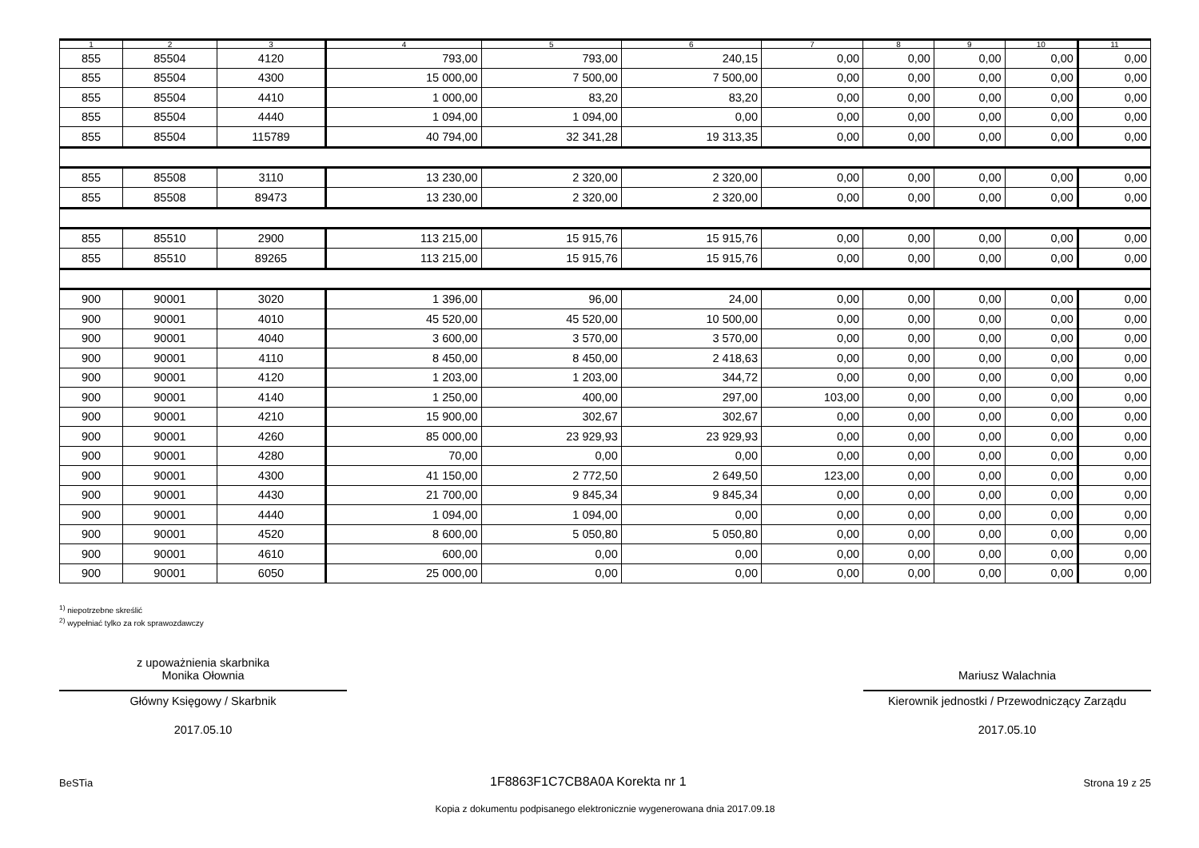| 1 | 2 | 3 | 4 | 5 | 6 | 7 | 8 | 9 | 10 | 11 |
| --- | --- | --- | --- | --- | --- | --- | --- | --- | --- | --- |
| 855 | 85504 | 4120 | 793,00 | 793,00 | 240,15 | 0,00 | 0,00 | 0,00 | 0,00 | 0,00 |
| 855 | 85504 | 4300 | 15 000,00 | 7 500,00 | 7 500,00 | 0,00 | 0,00 | 0,00 | 0,00 | 0,00 |
| 855 | 85504 | 4410 | 1 000,00 | 83,20 | 83,20 | 0,00 | 0,00 | 0,00 | 0,00 | 0,00 |
| 855 | 85504 | 4440 | 1 094,00 | 1 094,00 | 0,00 | 0,00 | 0,00 | 0,00 | 0,00 | 0,00 |
| 855 | 85504 | 115789 | 40 794,00 | 32 341,28 | 19 313,35 | 0,00 | 0,00 | 0,00 | 0,00 | 0,00 |
| 855 | 85508 | 3110 | 13 230,00 | 2 320,00 | 2 320,00 | 0,00 | 0,00 | 0,00 | 0,00 | 0,00 |
| 855 | 85508 | 89473 | 13 230,00 | 2 320,00 | 2 320,00 | 0,00 | 0,00 | 0,00 | 0,00 | 0,00 |
| 855 | 85510 | 2900 | 113 215,00 | 15 915,76 | 15 915,76 | 0,00 | 0,00 | 0,00 | 0,00 | 0,00 |
| 855 | 85510 | 89265 | 113 215,00 | 15 915,76 | 15 915,76 | 0,00 | 0,00 | 0,00 | 0,00 | 0,00 |
| 900 | 90001 | 3020 | 1 396,00 | 96,00 | 24,00 | 0,00 | 0,00 | 0,00 | 0,00 | 0,00 |
| 900 | 90001 | 4010 | 45 520,00 | 45 520,00 | 10 500,00 | 0,00 | 0,00 | 0,00 | 0,00 | 0,00 |
| 900 | 90001 | 4040 | 3 600,00 | 3 570,00 | 3 570,00 | 0,00 | 0,00 | 0,00 | 0,00 | 0,00 |
| 900 | 90001 | 4110 | 8 450,00 | 8 450,00 | 2 418,63 | 0,00 | 0,00 | 0,00 | 0,00 | 0,00 |
| 900 | 90001 | 4120 | 1 203,00 | 1 203,00 | 344,72 | 0,00 | 0,00 | 0,00 | 0,00 | 0,00 |
| 900 | 90001 | 4140 | 1 250,00 | 400,00 | 297,00 | 103,00 | 0,00 | 0,00 | 0,00 | 0,00 |
| 900 | 90001 | 4210 | 15 900,00 | 302,67 | 302,67 | 0,00 | 0,00 | 0,00 | 0,00 | 0,00 |
| 900 | 90001 | 4260 | 85 000,00 | 23 929,93 | 23 929,93 | 0,00 | 0,00 | 0,00 | 0,00 | 0,00 |
| 900 | 90001 | 4280 | 70,00 | 0,00 | 0,00 | 0,00 | 0,00 | 0,00 | 0,00 | 0,00 |
| 900 | 90001 | 4300 | 41 150,00 | 2 772,50 | 2 649,50 | 123,00 | 0,00 | 0,00 | 0,00 | 0,00 |
| 900 | 90001 | 4430 | 21 700,00 | 9 845,34 | 9 845,34 | 0,00 | 0,00 | 0,00 | 0,00 | 0,00 |
| 900 | 90001 | 4440 | 1 094,00 | 1 094,00 | 0,00 | 0,00 | 0,00 | 0,00 | 0,00 | 0,00 |
| 900 | 90001 | 4520 | 8 600,00 | 5 050,80 | 5 050,80 | 0,00 | 0,00 | 0,00 | 0,00 | 0,00 |
| 900 | 90001 | 4610 | 600,00 | 0,00 | 0,00 | 0,00 | 0,00 | 0,00 | 0,00 | 0,00 |
| 900 | 90001 | 6050 | 25 000,00 | 0,00 | 0,00 | 0,00 | 0,00 | 0,00 | 0,00 | 0,00 |
<sup>1)</sup> niepotrzebne skreślić
<sup>2)</sup> wypełniać tylko za rok sprawozdawczy
z upoważnienia skarbnika
Monika Ołownia
Główny Księgowy / Skarbnik
2017.05.10
Mariusz Walachnia
Kierownik jednostki / Przewodniczący Zarządu
2017.05.10
BeSTia 1F8863F1C7CB8A0A Korekta nr 1 Strona 19 z 25
Kopia z dokumentu podpisanego elektronicznie wygenerowana dnia 2017.09.18